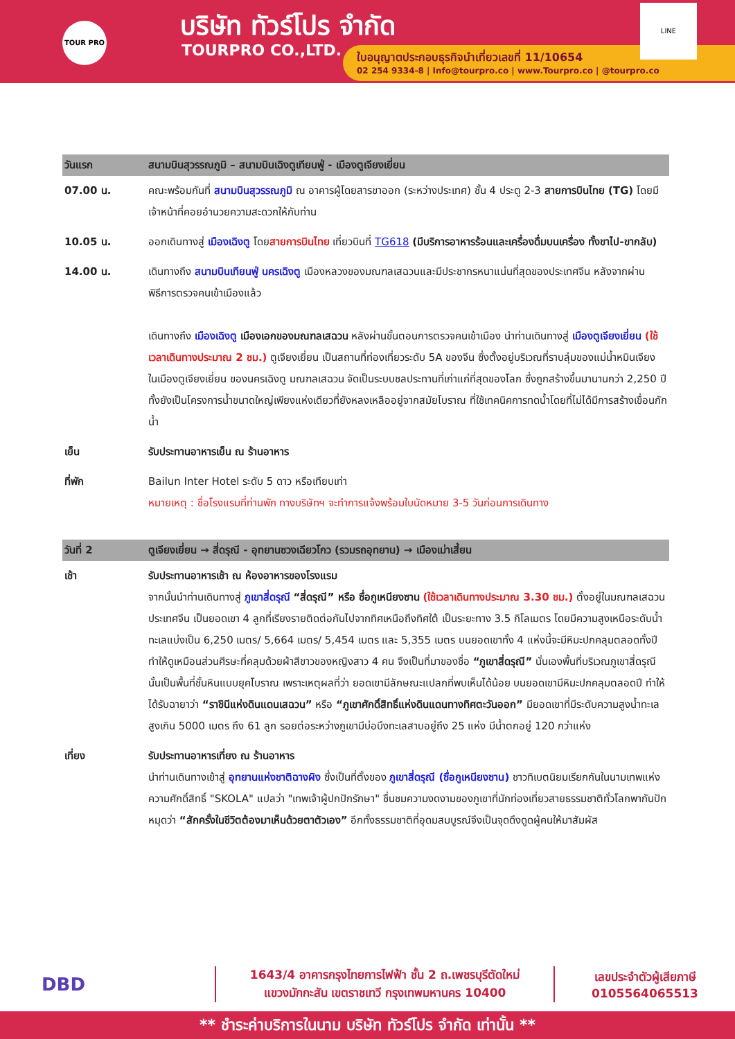TOUR PRO บริษัท ทัวร์โปร จำกัด
TOURPRO CO.,LTD.
ใบอนุญาตประกอบธุรกิจนำเที่ยวเลขที่ 11/10654
02 254 9334-8 | Info@tourpro.co | www.Tourpro.co | @tourpro.co
LINE
| วันแรก | สนามบินสุวรรณภูมิ – สนามบินเฉิงตูเทียนฟู่ - เมืองตูเจียงเยี่ยน |
| --- | --- |
| 07.00 น. | คณะพร้อมกันที่ สนามบินสุวรรณภูมิ ณ อาคารผู้โดยสารขาออก (ระหว่างประเทศ) ชั้น 4 ประตู 2-3 สายการบินไทย (TG) โดยมีเจ้าหน้าที่คอยอำนวยความสะดวกให้กับท่าน |
| 10.05 น. | ออกเดินทางสู่ เมืองเฉิงตู โดย สายการบินไทย เที่ยวบินที่ TG618 (มีบริการอาหารร้อนและเครื่องดื่มบนเครื่อง ทั้งขาไป-ขากลับ) |
| 14.00 น. | เดินทางถึง สนามบินเทียนฟู่ นครเฉิงตู เมืองหลวงของมณฑลเสฉวนและมีประชากรหนาแน่นที่สุดของประเทศจีน หลังจากผ่านพิธีการตรวจคนเข้าเมืองแล้ว เดินทางถึง เมืองเฉิงตู เมืองเอกของมณฑลเสฉวน หลังผ่านขั้นตอนการตรวจคนเข้าเมือง นำท่านเดินทางสู่ เมืองตูเจียงเยี่ยน (ใช้เวลาเดินทางประมาณ 2 ชม.) ตูเจียงเยี่ยน เป็นสถานที่ท่องเที่ยวระดับ 5A ของจีน ซึ่งตั้งอยู่บริเวณที่ราบลุ่มของแม่น้ำหมินเจียง ในเมืองตูเจียงเยี่ยน ของนครเฉิงตู มณฑลเสฉวน จัดเป็นระบบชลประทานที่เก่าแก่ที่สุดของโลก ซึ่งถูกสร้างขึ้นมานานกว่า 2,250 ปี ทั้งยังเป็นโครงการน้ำขนาดใหญ่เพียงแห่งเดียวที่ยังหลงเหลืออยู่จากสมัยโบราณ ที่ใช้เทคนิคการทดน้ำโดยที่ไม่ได้มีการสร้างเขื่อนกักน้ำ |
| เย็น | รับประทานอาหารเย็น ณ ร้านอาหาร |
| ที่พัก | Bailun Inter Hotel ระดับ 5 ดาว หรือเทียบเท่า หมายเหตุ : ชื่อโรงแรมที่ท่านพัก ทางบริษัทฯ จะทำการแจ้งพร้อมใบนัดหมาย 3-5 วันก่อนการเดินทาง |
| วันที่ 2 | ตูเจียงเยี่ยน → สี่ดรุณี - อุทยานซวงเฉียวโกว (รวมรถอุทยาน) → เมืองเม่าเสี้ยน |
| เช้า | รับประทานอาหารเช้า ณ ห้องอาหารของโรงแรม จากนั้นนำท่านเดินทางสู่ ภูเขาสี่ดรุณี “สี่ดรุณี” หรือ ซื่อกูเหนียงซาน (ใช้เวลาเดินทางประมาณ 3.30 ชม.) ตั้งอยู่ในมณฑลเสฉวน ประเทศจีน เป็นยอดเขา 4 ลูกที่เรียงรายติดต่อกันไปจากทิศเหนือถึงทิศใต้ เป็นระยะทาง 3.5 กิโลเมตร โดยมีความสูงเหนือระดับน้ำทะเลแบ่งเป็น 6,250 เมตร/ 5,664 เมตร/ 5,454 เมตร และ 5,355 เมตร บนยอดเขาทั้ง 4 แห่งนี้จะมีหิมะปกคลุมตลอดทั้งปี ทำให้ดูเหมือนส่วนศีรษะที่คลุมด้วยผ้าสีขาวของหญิงสาว 4 คน จึงเป็นที่มาของชื่อ “ภูเขาสี่ดรุณี” นั่นเองพื้นที่บริเวณภูเขาสี่ดรุณีนั้นเป็นพื้นที่ชั้นหินแบบยุคโบราณ เพราะเหตุผลที่ว่า ยอดเขามีลักษณะแปลกที่พบเห็นได้น้อย บนยอดเขามีหิมะปกคลุมตลอดปี ทำให้ได้รับฉายาว่า “ราชินีแห่งดินแดนเสฉวน” หรือ “ภูเขาศักดิ์สิทธิ์แห่งดินแดนทางทิศตะวันออก” มียอดเขาที่มีระดับความสูงน้ำทะเลสูงเกิน 5000 เมตร ถึง 61 ลูก รอยต่อระหว่างภูเขามีบ่อบึงทะเลสาบอยู่ถึง 25 แห่ง มีน้ำตกอยู่ 120 กว่าแห่ง |
| เที่ยง | รับประทานอาหารเที่ยง ณ ร้านอาหาร นำท่านเดินทางเข้าสู่ อุทยานแห่งชาติฉางผิง ซึ่งเป็นที่ตั้งของ ภูเขาสี่ดรุณี (ซื่อกูเหนียงซาน) ชาวทิเบตนิยมเรียกกันในนามเทพแห่งความศักดิ์สิทธิ์ "SKOLA" แปลว่า "เทพเจ้าผู้ปกปักรักษา" ชื่นชมความงดงามของภูเขาที่นักท่องเที่ยวสายธรรมชาติทั่วโลกพากันปักหมุดว่า “สักครั้งในชีวิตต้องมาเห็นด้วยตาตัวเอง” อีกทั้งธรรมชาติที่อุดมสมบูรณ์จึงเป็นจุดดึงดูดผู้คนให้มาสัมผัส |
DBD
1643/4 อาคารกรุงไทยการไฟฟ้า ชั้น 2 ถ.เพชรบุรีตัดใหม่
แขวงมักกะสัน เขตราชเทวี กรุงเทพมหานคร 10400
เลขประจำตัวผู้เสียภาษี
0105564065513
** ชำระค่าบริการในนาม บริษัท ทัวร์โปร จำกัด เท่านั้น **